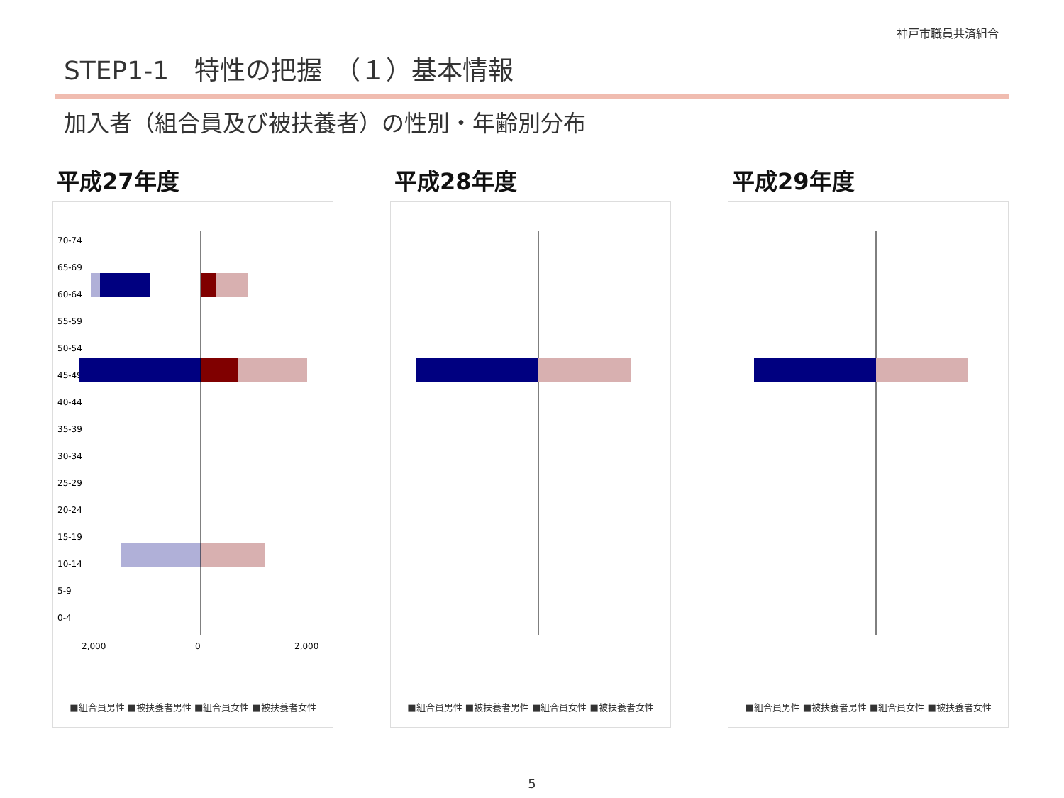神戸市職員共済組合
STEP1-1　特性の把握　（１）基本情報
加入者（組合員及び被扶養者）の性別・年齢別分布
平成27年度
70-74
65-69
60-64
55-59
50-54
45-49
40-44
35-39
30-34
25-29
20-24
15-19
10-14
5-9
0-4
2,000
0
2,000
■組合員男性 ■被扶養者男性 ■組合員女性 ■被扶養者女性
平成28年度
■組合員男性 ■被扶養者男性 ■組合員女性 ■被扶養者女性
平成29年度
■組合員男性 ■被扶養者男性 ■組合員女性 ■被扶養者女性
5